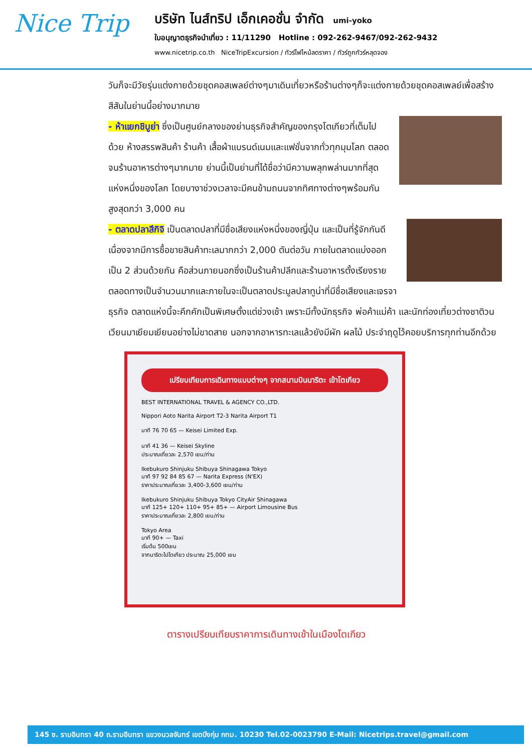Nice Trip
บริษัท ไนส์ทริป เอ็กเคอชั่น จำกัด umi-yoko
ใบอนุญาตธุรกิจนำเที่ยว : 11/11290 Hotline : 092-262-9467/092-262-9432
www.nicetrip.co.th NiceTripExcursion / ทัวร์ไฟไหม้ลดราคา / ทัวร์ถูกทัวร์หลุดจอง
วันก็จะมีวัยรุ่นแต่งกายด้วยชุดคอสเพลย์ต่างๆมาเดินเที่ยวหรือร้านต่างๆก็จะแต่งกายด้วยชุดคอสเพลย์เพื่อสร้างสีสันในย่านนี้อย่างมากมาย
- ห้าแยกชิบูย่า ซึ่งเป็นศูนย์กลางของย่านธุรกิจสำคัญของกรุงโตเกียวที่เต็มไปด้วย ห้างสรรพสินค้า ร้านค้า เสื้อผ้าแบรนด์เนมและแฟชั่นจากทั่วทุกมุมโลก ตลอดจนร้านอาหารต่างๆมากมาย ย่านนี้เป็นย่านที่ได้ชื่อว่ามีความพลุกพล่านมากที่สุดแห่งหนึ่งของโลก โดยบางาช่วงเวลาจะมีคนข้ามถนนจากทิศทางต่างๆพร้อมกันสูงสุดกว่า 3,000 คน
- ตลาดปลาสึกิจิ เป็นตลาดปลาที่มีชื่อเสียงแห่งหนึ่งของญี่ปุ่น และเป็นที่รู้จักกันดีเนื่องจากมีการซื้อขายสินค้าทะเลมากกว่า 2,000 ตันต่อวัน ภายในตลาดแบ่งออกเป็น 2 ส่วนด้วยกัน คือส่วนภายนอกซึ่งเป็นร้านค้าปลีกและร้านอาหารตั้งเรียงรายตลอดทางเป็นจำนวนมากและภายในจะเป็นตลาดประมูลปลาทูน่าที่มีชื่อเสียงและเจรจาธุรกิจ ตลาดแห่งนี้จะคึกคักเป็นพิเศษตั้งแต่ช่วงเช้า เพราะมีทั้งนักธุรกิจ พ่อค้าแม่ค้า และนักท่องเที่ยวต่างชาติวนเวียนมาเยียมเยียนอย่างไม่ขาดสาย นอกจากอาหารทะเลแล้วยังมีผัก ผลไม้ ประจำฤดูไว้คอยบริการทุกท่านอีกด้วย
เปรียบเทียบการเดินทางแบบต่างๆ จากสนามบินนาริตะ เข้าโตเกียว
BEST INTERNATIONAL TRAVEL & AGENCY CO.,LTD.
Nippori Aoto Narita Airport T2-3 Narita Airport T1
นาที 76 70 65 — Keisei Limited Exp.
นาที 41 36 — Keisei Skyline
ประมาณเที่ยวละ 2,570 เยน/ท่าน
Ikebukuro Shinjuku Shibuya Shinagawa Tokyo
นาที 97 92 84 85 67 — Narita Express (N'EX)
ราคาประมาณเที่ยวละ 3,400-3,600 เยน/ท่าน
Ikebukuro Shinjuku Shibuya Tokyo CityAir Shinagawa
นาที 125+ 120+ 110+ 95+ 85+ — Airport Limousine Bus
ราคาประมาณเที่ยวละ 2,800 เยน/ท่าน
Tokyo Area
นาที 90+ — Taxi
เริ่มต้น 500เยน
จากนาริตะไปโตเกียว ประมาณ 25,000 เยน
ตารางเปรียบเทียบราคาการเดินทางเข้าในเมืองโตเกียว
145 ซ. รามอินทรา 40 ถ.รามอินทรา แขวงนวลจันทร์ เขตบึงกุ่ม กทม. 10230 Tel.02-0023790 E-Mail: Nicetrips.travel@gmail.com